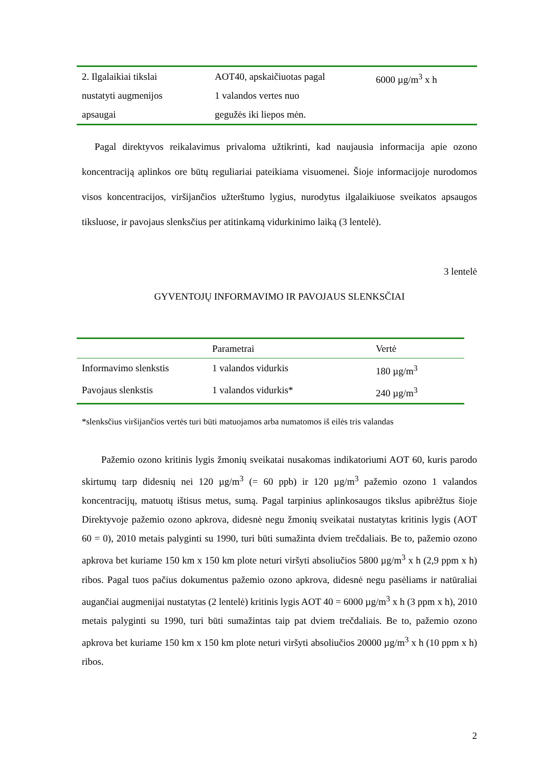| 2. Ilgalaikiai tikslai nustatyti augmenijos apsaugai | AOT40, apskaičiuotas pagal 1 valandos vertes nuo gegužės iki liepos mėn. | 6000 µg/m<sup>3</sup> x h |
Pagal direktyvos reikalavimus privaloma užtikrinti, kad naujausia informacija apie ozono koncentraciją aplinkos ore būtų reguliariai pateikiama visuomenei. Šioje informacijoje nurodomos visos koncentracijos, viršijančios užterštumo lygius, nurodytus ilgalaikiuose sveikatos apsaugos tiksluose, ir pavojaus slenksčius per atitinkamą vidurkinimo laiką (3 lentelė).
3 lentelė
GYVENTOJŲ INFORMAVIMO IR PAVOJAUS SLENKSČIAI
| | Parametrai | Vertė |
| --- | --- | --- |
| Informavimo slenkstis | 1 valandos vidurkis | 180 µg/m<sup>3</sup> |
| Pavojaus slenkstis | 1 valandos vidurkis* | 240 µg/m<sup>3</sup> |
*slenksčius viršijančios vertės turi būti matuojamos arba numatomos iš eilės tris valandas
Pažemio ozono kritinis lygis žmonių sveikatai nusakomas indikatoriumi AOT 60, kuris parodo skirtumų tarp didesnių nei 120 µg/m<sup>3</sup> (= 60 ppb) ir 120 µg/m<sup>3</sup> pažemio ozono 1 valandos koncentracijų, matuotų ištisus metus, sumą. Pagal tarpinius aplinkosaugos tikslus apibrėžtus šioje Direktyvoje pažemio ozono apkrova, didesnė negu žmonių sveikatai nustatytas kritinis lygis (AOT 60 = 0), 2010 metais palyginti su 1990, turi būti sumažinta dviem trečdaliais. Be to, pažemio ozono apkrova bet kuriame 150 km x 150 km plote neturi viršyti absoliučios 5800 µg/m<sup>3</sup> x h (2,9 ppm x h) ribos. Pagal tuos pačius dokumentus pažemio ozono apkrova, didesnė negu pasėliams ir natūraliai augančiai augmenijai nustatytas (2 lentelė) kritinis lygis AOT 40 = 6000 µg/m<sup>3</sup> x h (3 ppm x h), 2010 metais palyginti su 1990, turi būti sumažintas taip pat dviem trečdaliais. Be to, pažemio ozono apkrova bet kuriame 150 km x 150 km plote neturi viršyti absoliučios 20000 µg/m<sup>3</sup> x h (10 ppm x h) ribos.
2